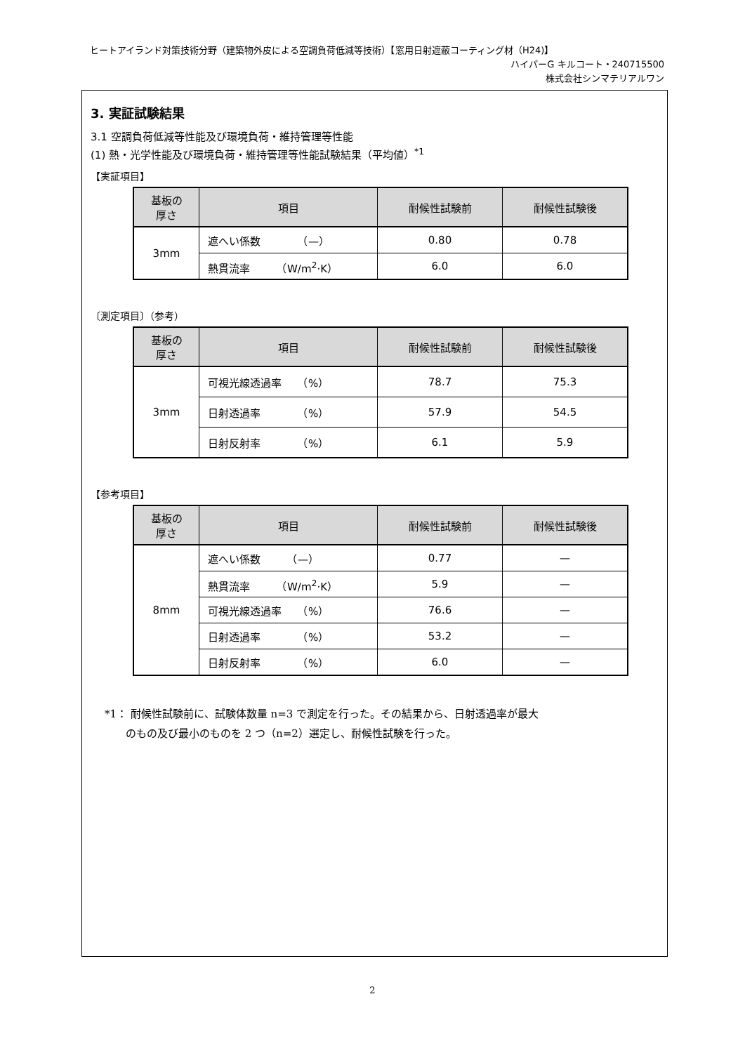ヒートアイランド対策技術分野（建築物外皮による空調負荷低減等技術）【窓用日射遮蔽コーティング材（H24)】
ハイパーG キルコート・240715500
株式会社シンマテリアルワン
3. 実証試験結果
3.1 空調負荷低減等性能及び環境負荷・維持管理等性能
(1) 熱・光学性能及び環境負荷・維持管理等性能試験結果（平均値）<sup>*1</sup>
【実証項目】
| 基板の 厚さ | 項目 | 耐候性試験前 | 耐候性試験後 |
| --- | --- | --- | --- |
| 3mm | 遮へい係数 （—） | 0.80 | 0.78 |
| | 熱貫流率 （W/m<sup>2</sup>·K） | 6.0 | 6.0 |
〔測定項目〕（参考）
| 基板の 厚さ | 項目 | 耐候性試験前 | 耐候性試験後 |
| --- | --- | --- | --- |
| 3mm | 可視光線透過率 （%） | 78.7 | 75.3 |
| | 日射透過率 （%） | 57.9 | 54.5 |
| | 日射反射率 （%） | 6.1 | 5.9 |
【参考項目】
| 基板の 厚さ | 項目 | 耐候性試験前 | 耐候性試験後 |
| --- | --- | --- | --- |
| 8mm | 遮へい係数 （—） | 0.77 | — |
| | 熱貫流率 （W/m<sup>2</sup>·K） | 5.9 | — |
| | 可視光線透過率 （%） | 76.6 | — |
| | 日射透過率 （%） | 53.2 | — |
| | 日射反射率 （%） | 6.0 | — |
*1： 耐候性試験前に、試験体数量 n=3 で測定を行った。その結果から、日射透過率が最大
　　のもの及び最小のものを 2 つ（n=2）選定し、耐候性試験を行った。
2